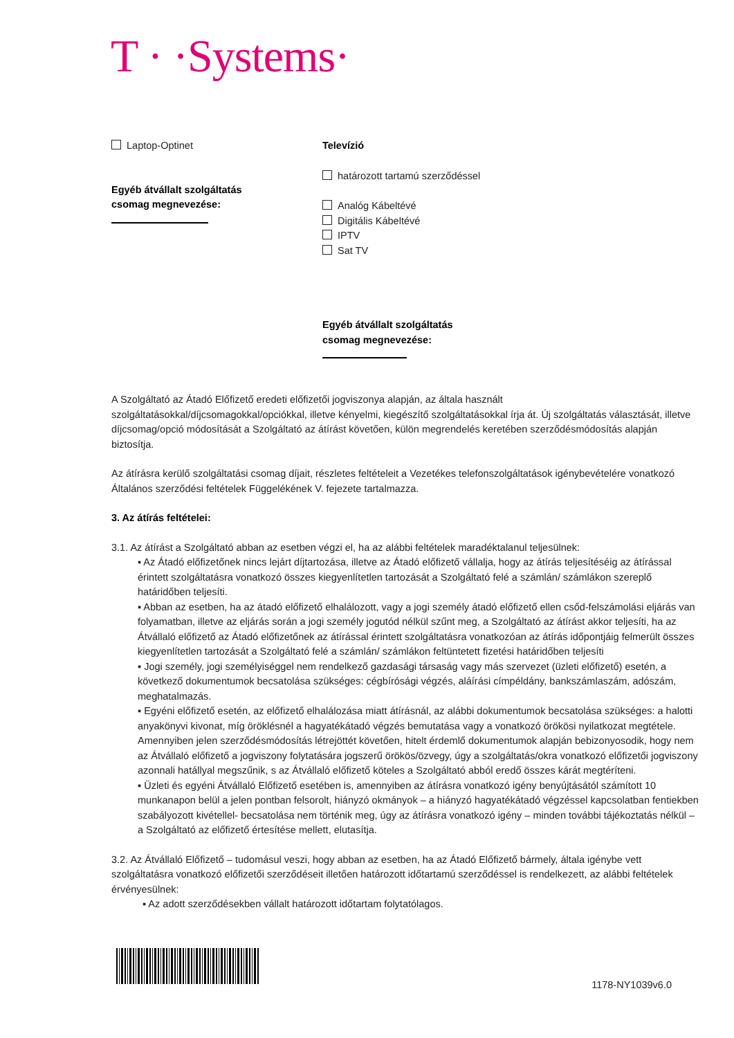T · ·Systems·
Laptop-Optinet
Egyéb átvállalt szolgáltatás
csomag megnevezése:
Televízió
határozott tartamú szerződéssel
Analóg Kábeltévé
Digitális Kábeltévé
IPTV
Sat TV
Egyéb átvállalt szolgáltatás
csomag megnevezése:
A Szolgáltató az Átadó Előfizető eredeti előfizetői jogviszonya alapján, az általa használt szolgáltatásokkal/díjcsomagokkal/opciókkal, illetve kényelmi, kiegészítő szolgáltatásokkal írja át. Új szolgáltatás választását, illetve díjcsomag/opció módosítását a Szolgáltató az átírást követően, külön megrendelés keretében szerződésmódosítás alapján biztosítja.
Az átírásra kerülő szolgáltatási csomag díjait, részletes feltételeit a Vezetékes telefonszolgáltatások igénybevételére vonatkozó Általános szerződési feltételek Függelékének V. fejezete tartalmazza.
3. Az átírás feltételei:
3.1. Az átírást a Szolgáltató abban az esetben végzi el, ha az alábbi feltételek maradéktalanul teljesülnek:
▪ Az Átadó előfizetőnek nincs lejárt díjtartozása, illetve az Átadó előfizető vállalja, hogy az átírás teljesítéséig az átírással érintett szolgáltatásra vonatkozó összes kiegyenlítetlen tartozását a Szolgáltató felé a számlán/ számlákon szereplő határidőben teljesíti.
▪ Abban az esetben, ha az átadó előfizető elhalálozott, vagy a jogi személy átadó előfizető ellen csőd-felszámolási eljárás van folyamatban, illetve az eljárás során a jogi személy jogutód nélkül szűnt meg, a Szolgáltató az átírást akkor teljesíti, ha az Átvállaló előfizető az Átadó előfizetőnek az átírással érintett szolgáltatásra vonatkozóan az átírás időpontjáig felmerült összes kiegyenlítetlen tartozását a Szolgáltató felé a számlán/ számlákon feltüntetett fizetési határidőben teljesíti
▪ Jogi személy, jogi személyiséggel nem rendelkező gazdasági társaság vagy más szervezet (üzleti előfizető) esetén, a következő dokumentumok becsatolása szükséges: cégbírósági végzés, aláírási címpéldány, bankszámlaszám, adószám, meghatalmazás.
▪ Egyéni előfizető esetén, az előfizető elhalálozása miatt átírásnál, az alábbi dokumentumok becsatolása szükséges: a halotti anyakönyvi kivonat, míg öröklésnél a hagyatékátadó végzés bemutatása vagy a vonatkozó örökösi nyilatkozat megtétele. Amennyiben jelen szerződésmódosítás létrejöttét követően, hitelt érdemlő dokumentumok alapján bebizonyosodik, hogy nem az Átvállaló előfizető a jogviszony folytatására jogszerű örökös/özvegy, úgy a szolgáltatás/okra vonatkozó előfizetői jogviszony azonnali hatállyal megszűnik, s az Átvállaló előfizető köteles a Szolgáltató abból eredő összes kárát megtéríteni.
▪ Üzleti és egyéni Átvállaló Előfizető esetében is, amennyiben az átírásra vonatkozó igény benyújtásától számított 10 munkanapon belül a jelen pontban felsorolt, hiányzó okmányok – a hiányzó hagyatékátadó végzéssel kapcsolatban fentiekben szabályozott kivétellel- becsatolása nem történik meg, úgy az átírásra vonatkozó igény – minden további tájékoztatás nélkül – a Szolgáltató az előfizető értesítése mellett, elutasítja.
3.2. Az Átvállaló Előfizető – tudomásul veszi, hogy abban az esetben, ha az Átadó Előfizető bármely, általa igénybe vett szolgáltatásra vonatkozó előfizetői szerződéseit illetően határozott időtartamú szerződéssel is rendelkezett, az alábbi feltételek érvényesülnek:
▪ Az adott szerződésekben vállalt határozott időtartam folytatólagos.
1178-NY1039v6.0